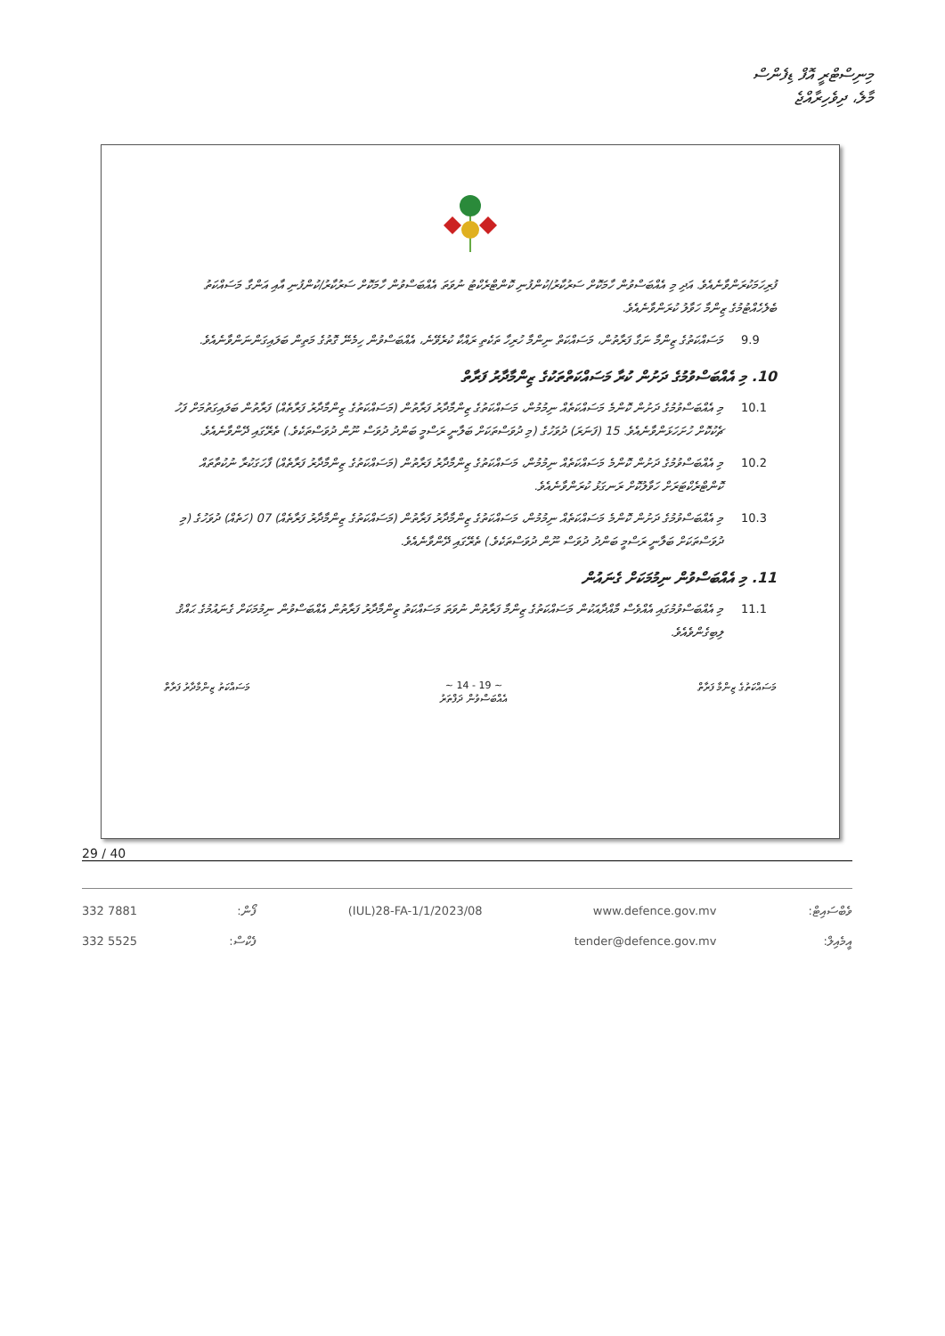މިނިސްޓްރީ އޮފް ޑިފެންސް
މާލެ، ދިވެހިރާއްޖެ
ފުރިހަމަކުރަންވާނެއެވެ. އަދި މި އެއްބަސްވުން ހާމަކޮށް ސަރުކާރު/ކުންފުނި ކޮންޓްރެކްޓު ނުވަތަ އެއްބަސްވުން ހާމަކޮށް ސަރުކާރު/ކުންފުނި އާއި އަންގާ މަސައްކަތު ބެލެހެއްޓުމުގެ ޒިންމާ ހަވާލު ކުރަންވާނެއެވެ.
9.9 މަސައްކަތުގެ ޒިންމާ ނަގާ ފަރާތުން، މަސައްކަތް ނިންމާ ހުރިހާ ތަކެތި ރައްކާ ކުރެވޭނެ، އެއްބަސްވުން ހިމެނޭ ގޮތުގެ މަތިން ބަލައިގަންނަންވާނެއެވެ.
10. މި އެއްބަސްވުމުގެ ދަށުން ކުރާ މަސައްކަތްތަކުގެ ޒިންމާދާރު ފަރާތް
10.1 މި އެއްބަސްވުމުގެ ދަށުން ކޮންމެ މަސައްކަތެއް ނިމުމުން، މަސައްކަތުގެ ޒިންމާދާރު ފަރާތުން (މަސައްކަތުގެ ޒިންމާދާރު ފަރާތެއް) ފަރާތުން ބަލައިގަތުމަށް ފަހު ޗެކުކޮށް ހުށަހަޅަންވާނެއެވެ. 15 (ފަނަރަ) ދުވަހުގެ (މި ދުވަސްތަކަށް ބަލާނީ ރަސްމީ ބަންދު ދުވަސް ނޫން ދުވަސްތަކެވެ.) ތެރޭގައި ދޭންވާނެއެވެ.
10.2 މި އެއްބަސްވުމުގެ ދަށުން ކޮންމެ މަސައްކަތެއް ނިމުމުން، މަސައްކަތުގެ ޒިންމާދާރު ފަރާތުން (މަސައްކަތުގެ ޒިންމާދާރު ފަރާތެއް) ފާހަގަކުރާ ނުކުތާތައް ކޮންޓްރެކްޓަރަށް ހަވާލުކޮށް ރަނގަޅު ކުރަންވާނެއެވެ.
10.3 މި އެއްބަސްވުމުގެ ދަށުން ކޮންމެ މަސައްކަތެއް ނިމުމުން، މަސައްކަތުގެ ޒިންމާދާރު ފަރާތުން (މަސައްކަތުގެ ޒިންމާދާރު ފަރާތެއް) 07 (ހަތެއް) ދުވަހުގެ (މި ދުވަސްތަކަށް ބަލާނީ ރަސްމީ ބަންދު ދުވަސް ނޫން ދުވަސްތަކެވެ.) ތެރޭގައި ދޭންވާނެއެވެ.
11. މި އެއްބަސްވުން ނިމުމަކަށް ގެނައުން
11.1 މި އެއްބަސްވުމުގައި އެއްވެސް މާއްދާއަކުން މަސައްކަތުގެ ޒިންމާ ފަރާތުން ނުވަތަ މަސައްކަތު ޒިންމާދާރު ފަރާތުން އެއްބަސްވުން ނިމުމަކަށް ގެނައުމުގެ ޙައްޤު ލިބިގެންވެއެވެ.
މަސައްކަތުގެ ޒިންމާ ފަރާތް ~ 14 - 19 ~
އެއްބަސްވުން ދަފްތަރު
މަސައްކަތު ޒިންމާދާރު ފަރާތް
29 / 40
332 7881
332 5525
ފޯން:
ފެކްސް:
(IUL)28-FA-1/1/2023/08 www.defence.gov.mv
tender@defence.gov.mv
ވެބްސައިޓް:
އީމެއިލް: